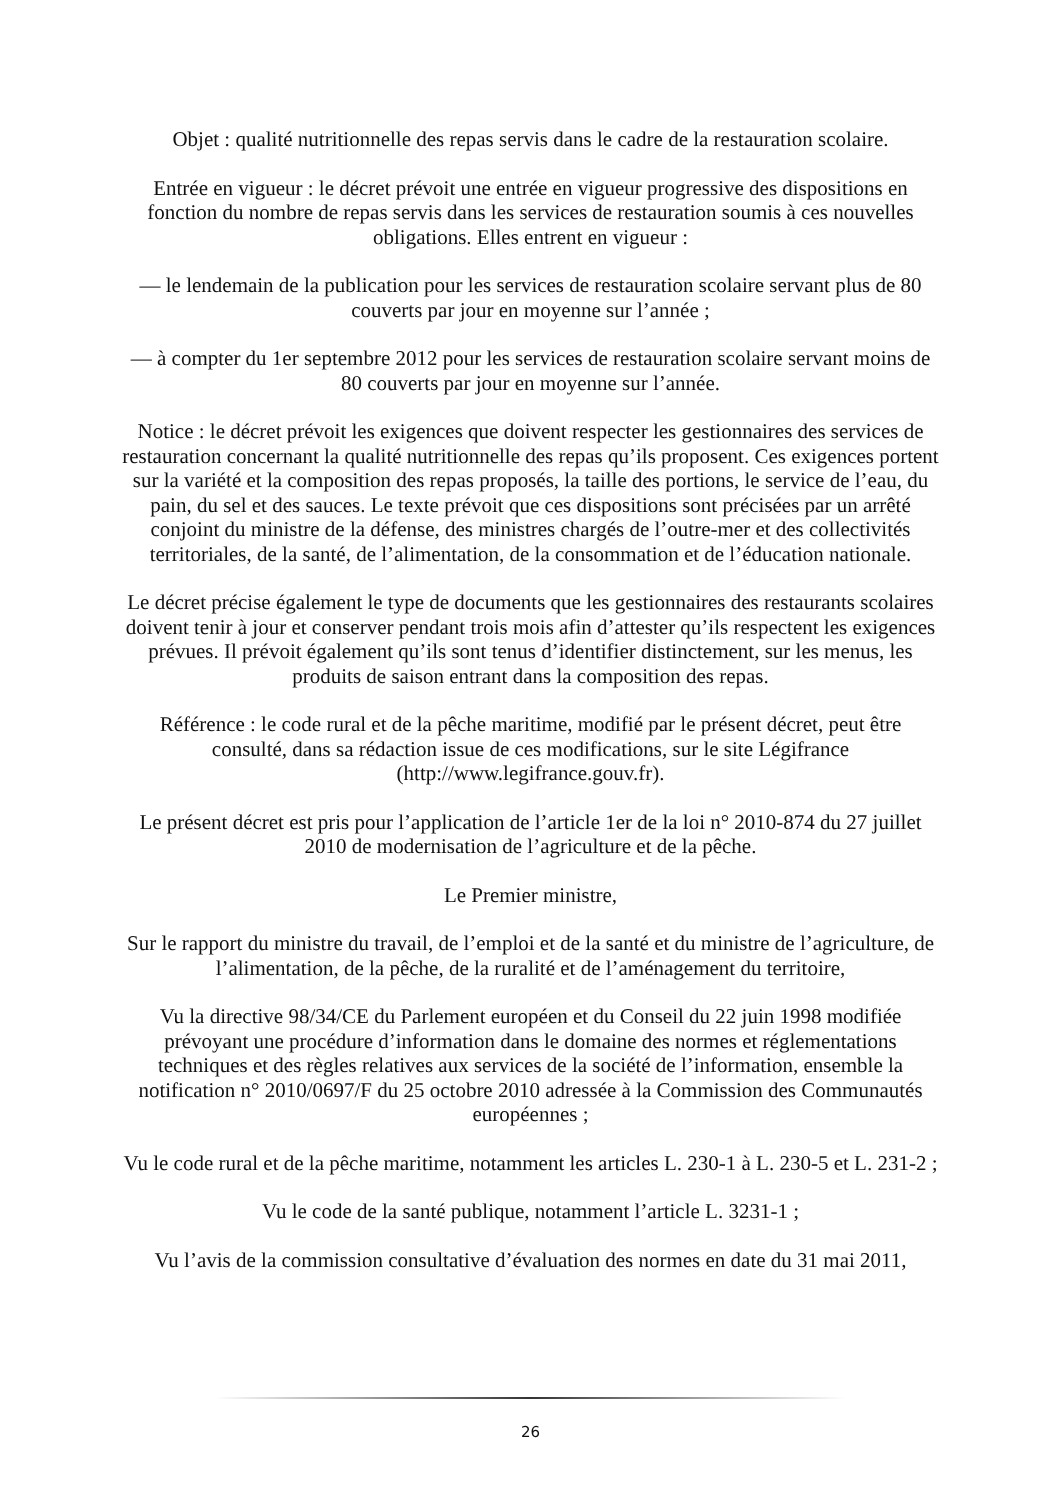Objet : qualité nutritionnelle des repas servis dans le cadre de la restauration scolaire.
Entrée en vigueur : le décret prévoit une entrée en vigueur progressive des dispositions en fonction du nombre de repas servis dans les services de restauration soumis à ces nouvelles obligations. Elles entrent en vigueur :
— le lendemain de la publication pour les services de restauration scolaire servant plus de 80 couverts par jour en moyenne sur l’année ;
— à compter du 1er septembre 2012 pour les services de restauration scolaire servant moins de 80 couverts par jour en moyenne sur l’année.
Notice : le décret prévoit les exigences que doivent respecter les gestionnaires des services de restauration concernant la qualité nutritionnelle des repas qu’ils proposent. Ces exigences portent sur la variété et la composition des repas proposés, la taille des portions, le service de l’eau, du pain, du sel et des sauces. Le texte prévoit que ces dispositions sont précisées par un arrêté conjoint du ministre de la défense, des ministres chargés de l’outre-mer et des collectivités territoriales, de la santé, de l’alimentation, de la consommation et de l’éducation nationale.
Le décret précise également le type de documents que les gestionnaires des restaurants scolaires doivent tenir à jour et conserver pendant trois mois afin d’attester qu’ils respectent les exigences prévues. Il prévoit également qu’ils sont tenus d’identifier distinctement, sur les menus, les produits de saison entrant dans la composition des repas.
Référence : le code rural et de la pêche maritime, modifié par le présent décret, peut être consulté, dans sa rédaction issue de ces modifications, sur le site Légifrance (http://www.legifrance.gouv.fr).
Le présent décret est pris pour l’application de l’article 1er de la loi n° 2010-874 du 27 juillet 2010 de modernisation de l’agriculture et de la pêche.
Le Premier ministre,
Sur le rapport du ministre du travail, de l’emploi et de la santé et du ministre de l’agriculture, de l’alimentation, de la pêche, de la ruralité et de l’aménagement du territoire,
Vu la directive 98/34/CE du Parlement européen et du Conseil du 22 juin 1998 modifiée prévoyant une procédure d’information dans le domaine des normes et réglementations techniques et des règles relatives aux services de la société de l’information, ensemble la notification n° 2010/0697/F du 25 octobre 2010 adressée à la Commission des Communautés européennes ;
Vu le code rural et de la pêche maritime, notamment les articles L. 230-1 à L. 230-5 et L. 231-2 ;
Vu le code de la santé publique, notamment l’article L. 3231-1 ;
Vu l’avis de la commission consultative d’évaluation des normes en date du 31 mai 2011,
26